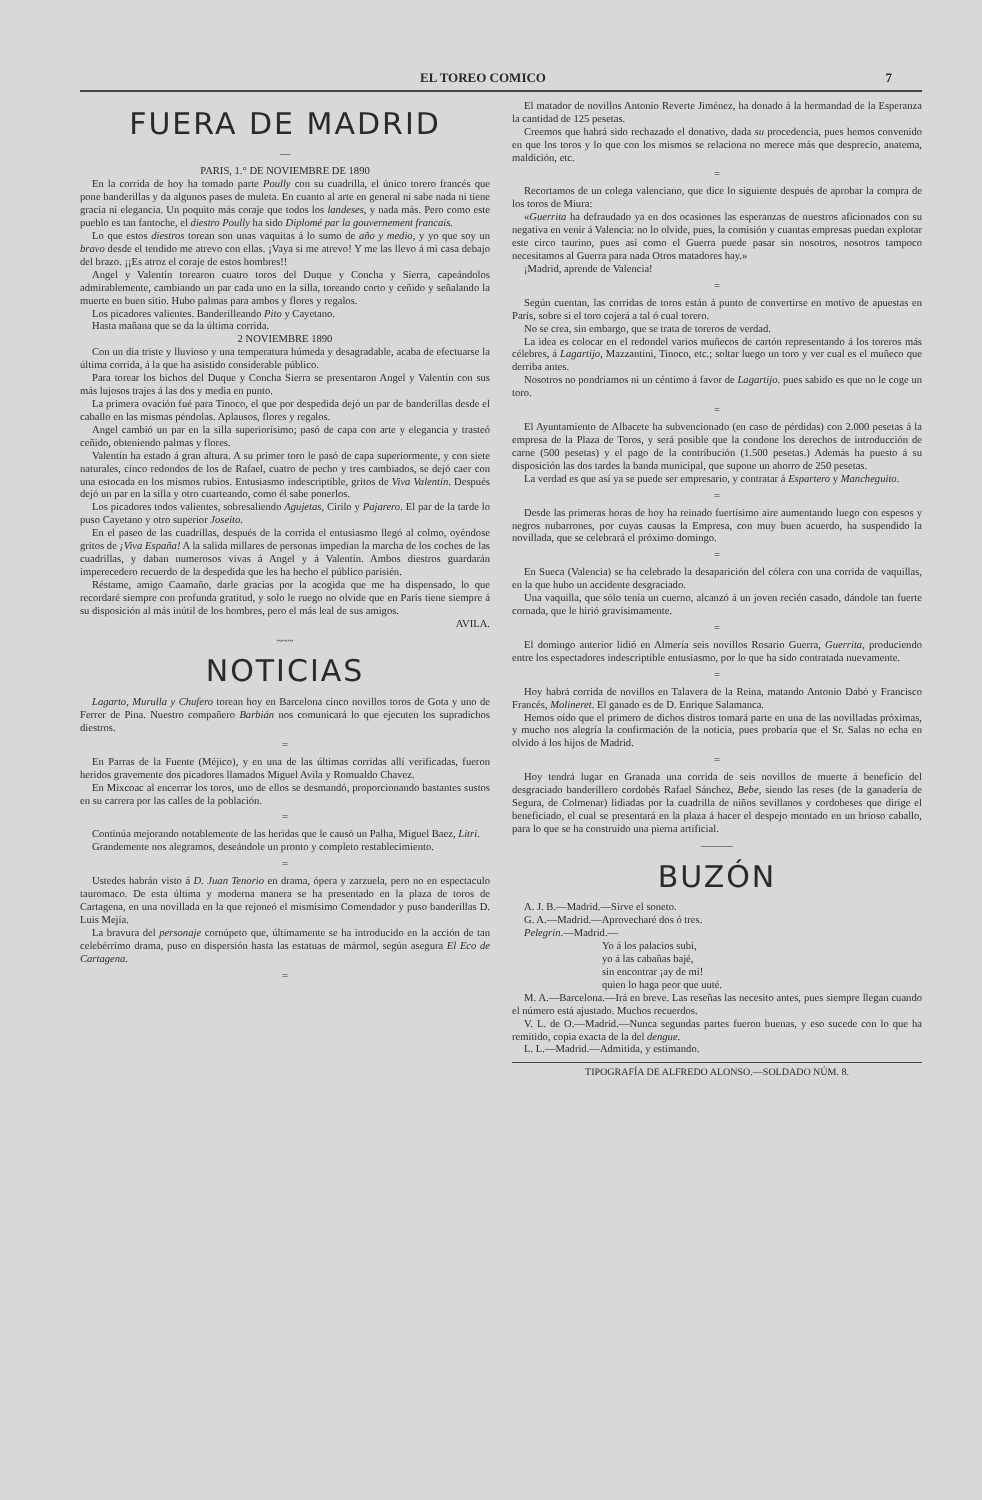EL TOREO COMICO 7
FUERA DE MADRID
—
PARIS, 1.° DE NOVIEMBRE DE 1890
En la corrida de hoy ha tomado parte Poully con su cuadrilla, el único torero francés que pone banderillas y da algunos pases de muleta. En cuanto al arte en general ni sabe nada ni tiene gracia ni elegancia. Un poquito más coraje que todos los landeses, y nada más. Pero como este pueblo es tan fantoche, el diestro Poully ha sido Diplomé par la gouvernement francais.
Lo que estos diestros torean son unas vaquitas á lo sumo de año y medio, y yo que soy un bravo desde el tendido me atrevo con ellas. ¡Vaya si me atrevo! Y me las llevo á mi casa debajo del brazo. ¡¡Es atroz el coraje de estos hombres!!
Angel y Valentín torearon cuatro toros del Duque y Concha y Sierra, capeándolos admirablemente, cambiando un par cada uno en la silla, toreando corto y ceñido y señalando la muerte en buen sitio. Hubo palmas para ambos y flores y regalos.
Los picadores valientes. Banderilleando Pito y Cayetano.
Hasta mañana que se da la última corrida.
2 NOVIEMBRE 1890
Con un día triste y lluvioso y una temperatura húmeda y desagradable, acaba de efectuarse la última corrida, á la que ha asistido considerable público.
Para torear los bichos del Duque y Concha Sierra se presentaron Angel y Valentín con sus más lujosos trajes á las dos y media en punto.
La primera ovación fué para Tinoco, el que por despedida dejó un par de banderillas desde el caballo en las mismas péndolas. Aplausos, flores y regalos.
Angel cambió un par en la silla superiorísimo; pasó de capa con arte y elegancia y trasteó ceñido, obteniendo palmas y flores.
Valentín ha estado á gran altura. A su primer toro le pasó de capa superiormente, y con siete naturales, cinco redondos de los de Rafael, cuatro de pecho y tres cambiados, se dejó caer con una estocada en los mismos rubios. Entusiasmo indescriptible, gritos de Viva Valentín. Después dejó un par en la silla y otro cuarteando, como él sabe ponerlos.
Los picadores todos valientes, sobresaliendo Agujetas, Cirilo y Pajarero. El par de la tarde lo puso Cayetano y otro superior Joseito.
En el paseo de las cuadrillas, después de la corrida el entusiasmo llegó al colmo, oyéndose gritos de ¡Viva España! A la salida millares de personas impedían la marcha de los coches de las cuadrillas, y daban numerosos vivas á Angel y á Valentín. Ambos diestros guardarán imperecedero recuerdo de la despedida que les ha hecho el público parisién.
Réstame, amigo Caamaño, darle gracias por la acogida que me ha dispensado, lo que recordaré siempre con profunda gratitud, y solo le ruego no olvide que en París tiene siempre á su disposición al más inútil de los hombres, pero el más leal de sus amigos.
AVILA.
~~~
NOTICIAS
Lagarto, Murulla y Chufero torean hoy en Barcelona cinco novillos toros de Gota y uno de Ferrer de Pina. Nuestro compañero Barbián nos comunicará lo que ejecuten los supradichos diestros.
=
En Parras de la Fuente (Méjico), y en una de las últimas corridas allí verificadas, fueron heridos gravemente dos picadores llamados Miguel Avila y Romualdo Chavez.
En Mixcoac al encerrar los toros, uno de ellos se desmandó, proporcionando bastantes sustos en su carrera por las calles de la población.
=
Continúa mejorando notablemente de las heridas que le causó un Palha, Miguel Baez, Litri.
Grandemente nos alegramos, deseándole un pronto y completo restablecimiento.
=
Ustedes habrán visto á D. Juan Tenorio en drama, ópera y zarzuela, pero no en espectaculo tauromaco. De esta última y moderna manera se ha presentado en la plaza de toros de Cartagena, en una novillada en la que rejoneó el mismísimo Comendador y puso banderillas D. Luis Mejía.
La bravura del personaje cornúpeto que, últimamente se ha introducido en la acción de tan celebérrimo drama, puso en dispersión hasta las estatuas de mármol, según asegura El Eco de Cartagena.
=
El matador de novillos Antonio Reverte Jiménez, ha donado á la hermandad de la Esperanza la cantidad de 125 pesetas.
Creemos que habrá sido rechazado el donativo, dada su procedencia, pues hemos convenido en que los toros y lo que con los mismos se relaciona no merece más que desprecio, anatema, maldición, etc.
=
Recortamos de un colega valenciano, que dice lo siguiente después de aprobar la compra de los toros de Miura:
«Guerrita ha defraudado ya en dos ocasiones las esperanzas de nuestros aficionados con su negativa en venir á Valencia: no lo olvide, pues, la comisión y cuantas empresas puedan explotar este circo taurino, pues así como el Guerra puede pasar sin nosotros, nosotros tampoco necesitamos al Guerra para nada Otros matadores hay.»
¡Madrid, aprende de Valencia!
=
Según cuentan, las corridas de toros están á punto de convertirse en motivo de apuestas en París, sobre si el toro cojerá a tal ó cual torero.
No se crea, sin embargo, que se trata de toreros de verdad.
La idea es colocar en el redondel varios muñecos de cartón representando á los toreros más célebres, á Lagartijo, Mazzantini, Tinoco, etc.; soltar luego un toro y ver cual es el muñeco que derriba antes.
Nosotros no pondríamos ni un céntimo á favor de Lagartijo. pues sabido es que no le coge un toro.
=
El Ayuntamiento de Albacete ha subvencionado (en caso de pérdidas) con 2.000 pesetas á la empresa de la Plaza de Toros, y será posible que la condone los derechos de introducción de carne (500 pesetas) y el pago de la contribución (1.500 pesetas.) Además ha puesto á su disposición las dos tardes la banda municipal, que supone un ahorro de 250 pesetas.
La verdad es que así ya se puede ser empresario, y contratar á Espartero y Mancheguito.
=
Desde las primeras horas de hoy ha reinado fuertísimo aire aumentando luego con espesos y negros nubarrones, por cuyas causas la Empresa, con muy buen acuerdo, ha suspendido la novillada, que se celebrará el próximo domingo.
=
En Sueca (Valencia) se ha celebrado la desaparición del cólera con una corrida de vaquillas, en la que hubo un accidente desgraciado.
Una vaquilla, que sólo tenía un cuerno, alcanzó á un joven recién casado, dándole tan fuerte cornada, que le hirió gravísimamente.
=
El domingo anterior lidió en Almería seis novillos Rosario Guerra, Guerrita, produciendo entre los espectadores indescriptible entusiasmo, por lo que ha sido contratada nuevamente.
=
Hoy habrá corrida de novillos en Talavera de la Reina, matando Antonio Dabó y Francisco Francés, Molineret. El ganado es de D. Enrique Salamanca.
Hemos oído que el primero de dichos distros tomará parte en una de las novilladas próximas, y mucho nos alegría la confirmación de la noticia, pues probaría que el Sr. Salas no echa en olvido á los hijos de Madrid.
=
Hoy tendrá lugar en Granada una corrida de seis novillos de muerte á beneficio del desgraciado banderillero cordobés Rafael Sánchez, Bebe, siendo las reses (de la ganadería de Segura, de Colmenar) lidiadas por la cuadrilla de niños sevillanos y cordobeses que dirige el beneficiado, el cual se presentará en la plaza á hacer el despejo montado en un brioso caballo, para lo que se ha construído una pierna artificial.
———
BUZÓN
A. J. B.—Madrid.—Sirve el soneto.
G. A.—Madrid.—Aprovecharé dos ó tres.
Pelegrín.—Madrid.—
Yo á los palacios subí,
yo á las cabañas bajé,
sin encontrar ¡ay de mí!
quien lo haga peor que uuté.
M. A.—Barcelona.—Irá en breve. Las reseñas las necesito antes, pues siempre llegan cuando el número está ajustado. Muchos recuerdos.
V. L. de O.—Madrid.—Nunca segundas partes fueron buenas, y eso sucede con lo que ha remitido, copia exacta de la del dengue.
L. L.—Madrid.—Admitida, y estimando.
TIPOGRAFÍA DE ALFREDO ALONSO.—SOLDADO NÚM. 8.